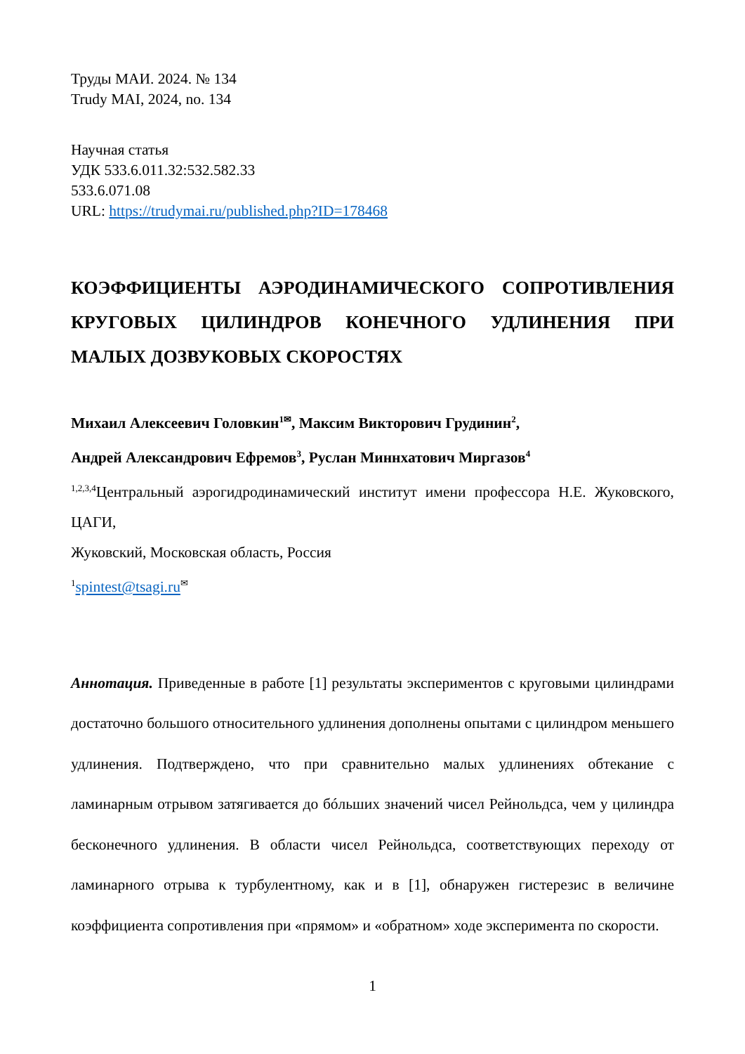Труды МАИ. 2024. № 134
Trudy MAI, 2024, no. 134
Научная статья
УДК 533.6.011.32:532.582.33
533.6.071.08
URL: https://trudymai.ru/published.php?ID=178468
КОЭФФИЦИЕНТЫ АЭРОДИНАМИЧЕСКОГО СОПРОТИВЛЕНИЯ КРУГОВЫХ ЦИЛИНДРОВ КОНЕЧНОГО УДЛИНЕНИЯ ПРИ МАЛЫХ ДОЗВУКОВЫХ СКОРОСТЯХ
Михаил Алексеевич Головкин<sup>1✉</sup>, Максим Викторович Грудинин<sup>2</sup>,
Андрей Александрович Ефремов<sup>3</sup>, Руслан Миннхатович Миргазов<sup>4</sup>
<sup>1,2,3,4</sup>Центральный аэрогидродинамический институт имени профессора Н.Е. Жуковского, ЦАГИ,
Жуковский, Московская область, Россия
<sup>1</sup> spintest@tsagi.ru<sup>✉</sup>
Аннотация. Приведенные в работе [1] результаты экспериментов с круговыми цилиндрами достаточно большого относительного удлинения дополнены опытами с цилиндром меньшего удлинения. Подтверждено, что при сравнительно малых удлинениях обтекание с ламинарным отрывом затягивается до бóльших значений чисел Рейнольдса, чем у цилиндра бесконечного удлинения. В области чисел Рейнольдса, соответствующих переходу от ламинарного отрыва к турбулентному, как и в [1], обнаружен гистерезис в величине коэффициента сопротивления при «прямом» и «обратном» ходе эксперимента по скорости.
1